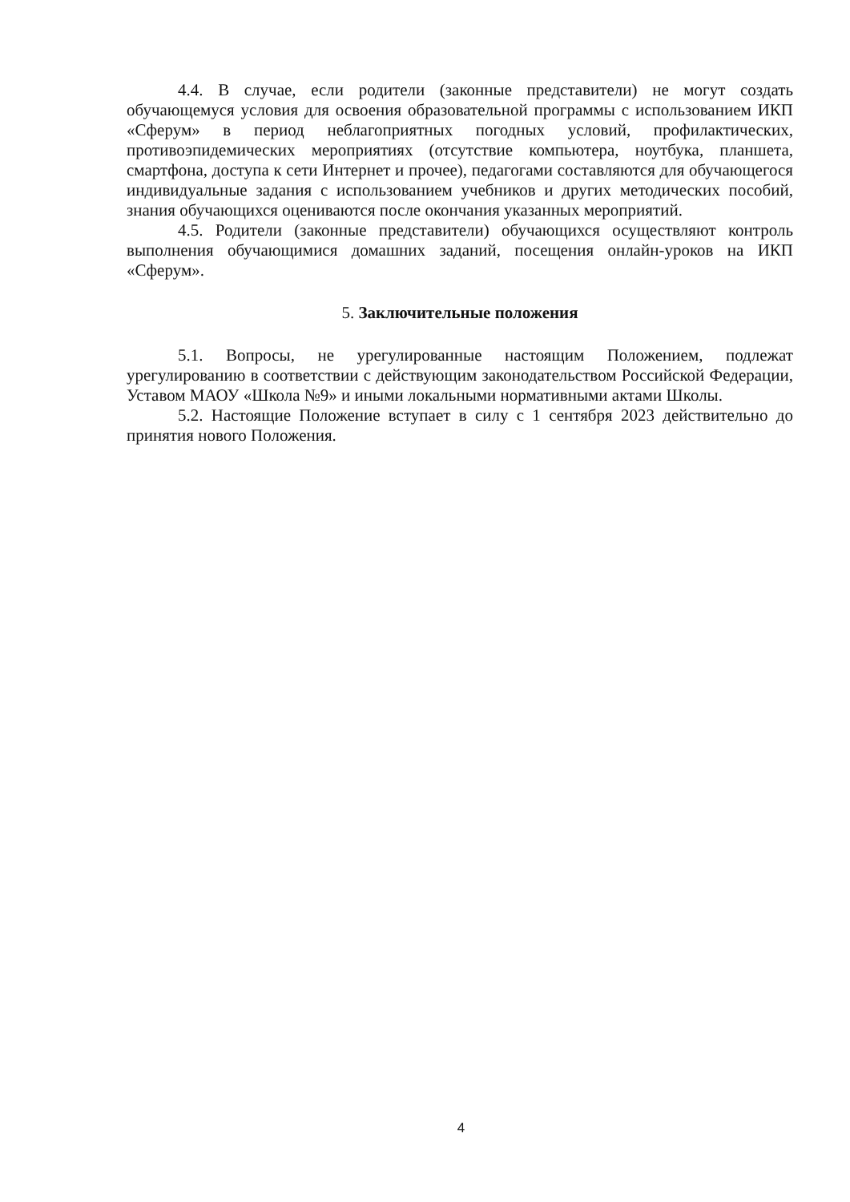4.4. В случае, если родители (законные представители) не могут создать обучающемуся условия для освоения образовательной программы с использованием ИКП «Сферум» в период неблагоприятных погодных условий, профилактических, противоэпидемических мероприятиях (отсутствие компьютера, ноутбука, планшета, смартфона, доступа к сети Интернет и прочее), педагогами составляются для обучающегося индивидуальные задания с использованием учебников и других методических пособий, знания обучающихся оцениваются после окончания указанных мероприятий.
4.5. Родители (законные представители) обучающихся осуществляют контроль выполнения обучающимися домашних заданий, посещения онлайн-уроков на ИКП «Сферум».
5. Заключительные положения
5.1. Вопросы, не урегулированные настоящим Положением, подлежат урегулированию в соответствии с действующим законодательством Российской Федерации, Уставом МАОУ «Школа №9» и иными локальными нормативными актами Школы.
5.2. Настоящие Положение вступает в силу с 1 сентября 2023 действительно до принятия нового Положения.
4